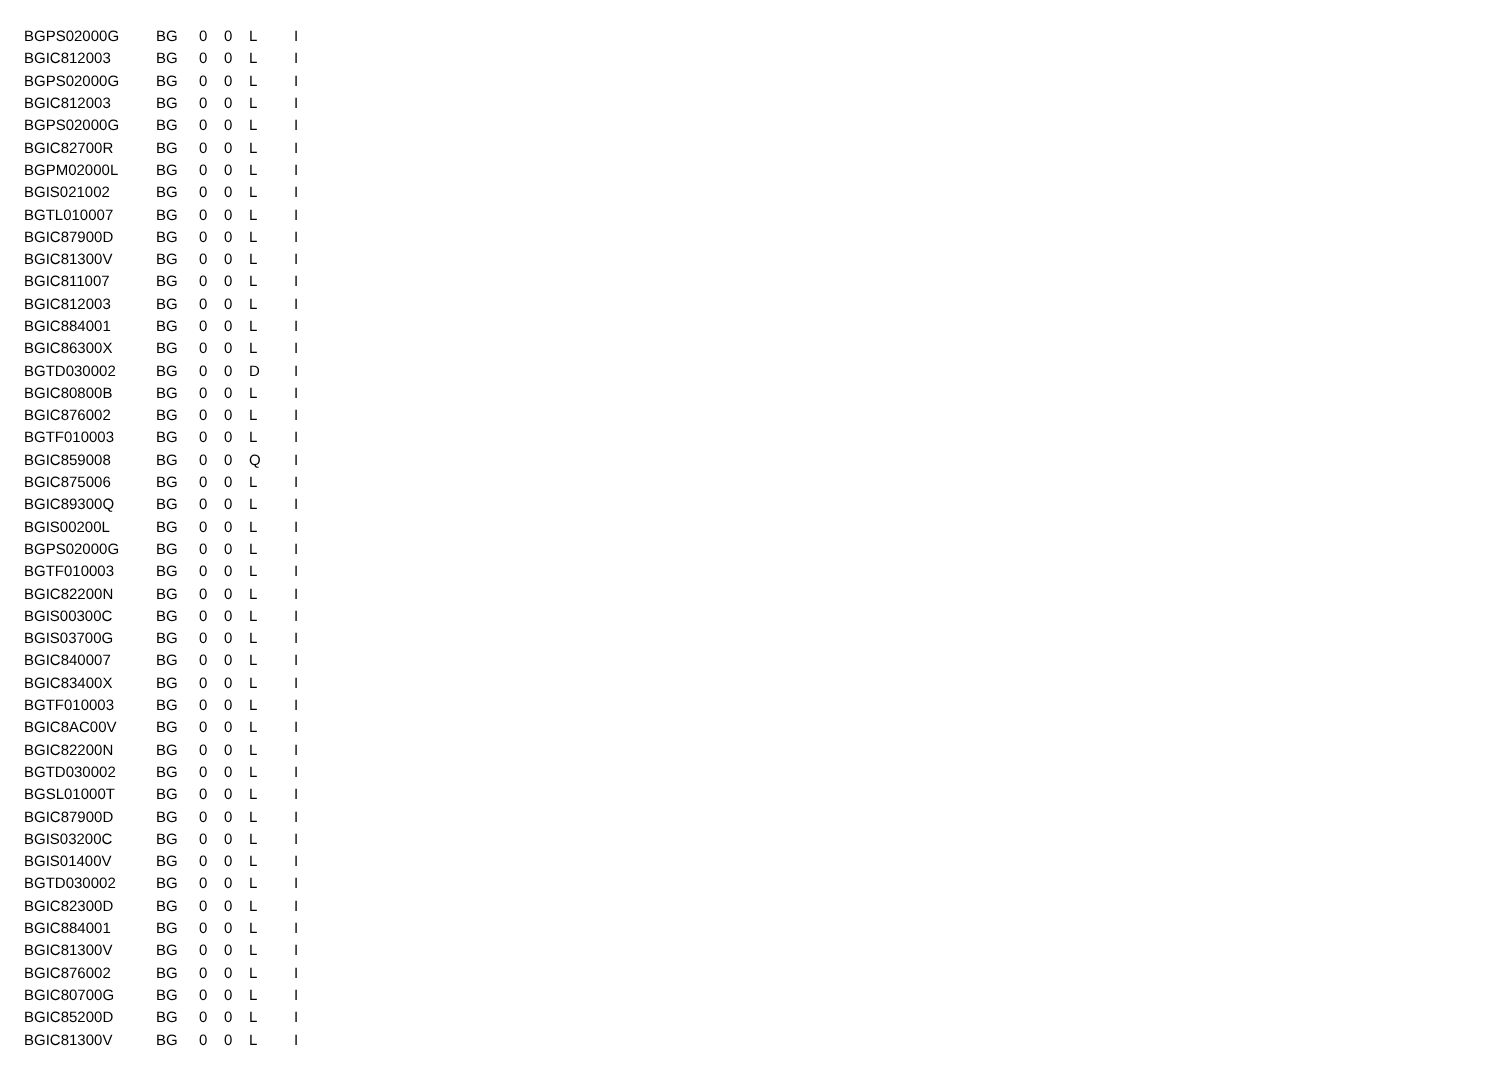| BGPS02000G | BG | 0 | 0 | L | I |
| BGIC812003 | BG | 0 | 0 | L | I |
| BGPS02000G | BG | 0 | 0 | L | I |
| BGIC812003 | BG | 0 | 0 | L | I |
| BGPS02000G | BG | 0 | 0 | L | I |
| BGIC82700R | BG | 0 | 0 | L | I |
| BGPM02000L | BG | 0 | 0 | L | I |
| BGIS021002 | BG | 0 | 0 | L | I |
| BGTL010007 | BG | 0 | 0 | L | I |
| BGIC87900D | BG | 0 | 0 | L | I |
| BGIC81300V | BG | 0 | 0 | L | I |
| BGIC811007 | BG | 0 | 0 | L | I |
| BGIC812003 | BG | 0 | 0 | L | I |
| BGIC884001 | BG | 0 | 0 | L | I |
| BGIC86300X | BG | 0 | 0 | L | I |
| BGTD030002 | BG | 0 | 0 | D | I |
| BGIC80800B | BG | 0 | 0 | L | I |
| BGIC876002 | BG | 0 | 0 | L | I |
| BGTF010003 | BG | 0 | 0 | L | I |
| BGIC859008 | BG | 0 | 0 | Q | I |
| BGIC875006 | BG | 0 | 0 | L | I |
| BGIC89300Q | BG | 0 | 0 | L | I |
| BGIS00200L | BG | 0 | 0 | L | I |
| BGPS02000G | BG | 0 | 0 | L | I |
| BGTF010003 | BG | 0 | 0 | L | I |
| BGIC82200N | BG | 0 | 0 | L | I |
| BGIS00300C | BG | 0 | 0 | L | I |
| BGIS03700G | BG | 0 | 0 | L | I |
| BGIC840007 | BG | 0 | 0 | L | I |
| BGIC83400X | BG | 0 | 0 | L | I |
| BGTF010003 | BG | 0 | 0 | L | I |
| BGIC8AC00V | BG | 0 | 0 | L | I |
| BGIC82200N | BG | 0 | 0 | L | I |
| BGTD030002 | BG | 0 | 0 | L | I |
| BGSL01000T | BG | 0 | 0 | L | I |
| BGIC87900D | BG | 0 | 0 | L | I |
| BGIS03200C | BG | 0 | 0 | L | I |
| BGIS01400V | BG | 0 | 0 | L | I |
| BGTD030002 | BG | 0 | 0 | L | I |
| BGIC82300D | BG | 0 | 0 | L | I |
| BGIC884001 | BG | 0 | 0 | L | I |
| BGIC81300V | BG | 0 | 0 | L | I |
| BGIC876002 | BG | 0 | 0 | L | I |
| BGIC80700G | BG | 0 | 0 | L | I |
| BGIC85200D | BG | 0 | 0 | L | I |
| BGIC81300V | BG | 0 | 0 | L | I |